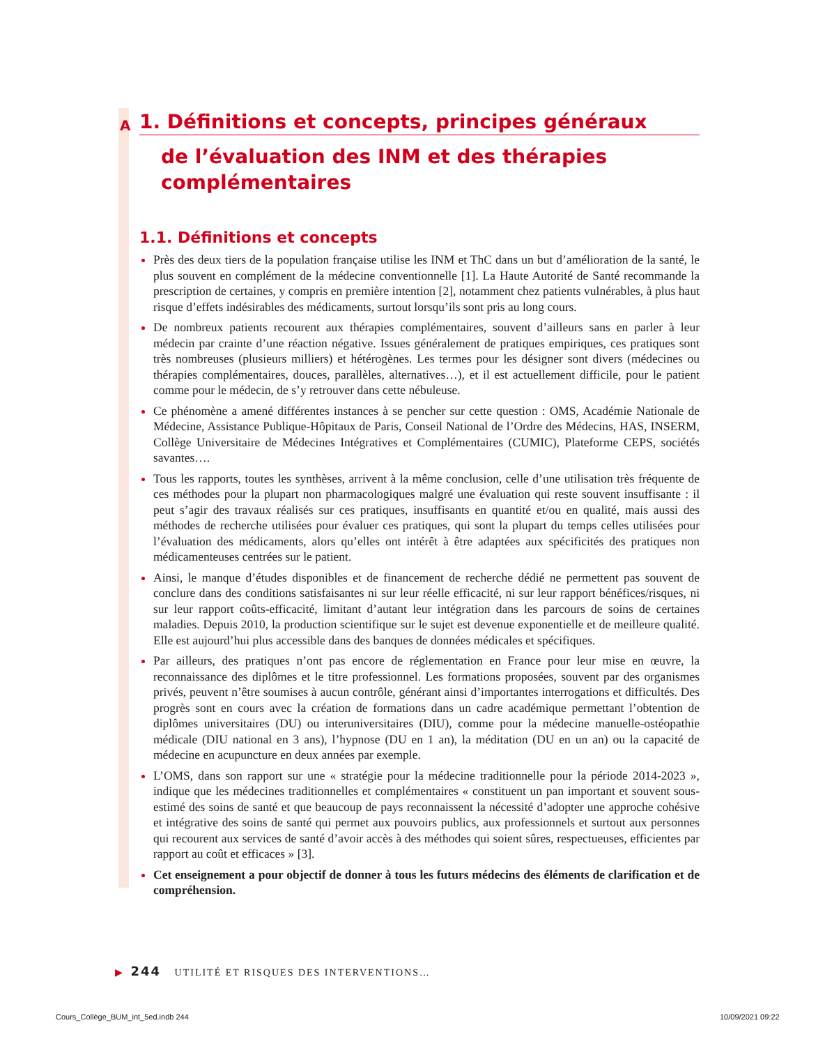A
1. Définitions et concepts, principes généraux
de l’évaluation des INM et des thérapies complémentaires
1.1. Définitions et concepts
Près des deux tiers de la population française utilise les INM et ThC dans un but d’amélioration de la santé, le plus souvent en complément de la médecine conventionnelle [1]. La Haute Autorité de Santé recommande la prescription de certaines, y compris en première intention [2], notamment chez patients vulnérables, à plus haut risque d’effets indésirables des médicaments, surtout lorsqu’ils sont pris au long cours.
De nombreux patients recourent aux thérapies complémentaires, souvent d’ailleurs sans en parler à leur médecin par crainte d’une réaction négative. Issues généralement de pratiques empiriques, ces pratiques sont très nombreuses (plusieurs milliers) et hétérogènes. Les termes pour les désigner sont divers (médecines ou thérapies complémentaires, douces, parallèles, alternatives…), et il est actuellement difficile, pour le patient comme pour le médecin, de s’y retrouver dans cette nébuleuse.
Ce phénomène a amené différentes instances à se pencher sur cette question : OMS, Académie Nationale de Médecine, Assistance Publique-Hôpitaux de Paris, Conseil National de l’Ordre des Médecins, HAS, INSERM, Collège Universitaire de Médecines Intégratives et Complémentaires (CUMIC), Plateforme CEPS, sociétés savantes….
Tous les rapports, toutes les synthèses, arrivent à la même conclusion, celle d’une utilisation très fréquente de ces méthodes pour la plupart non pharmacologiques malgré une évaluation qui reste souvent insuffisante : il peut s’agir des travaux réalisés sur ces pratiques, insuffisants en quantité et/ou en qualité, mais aussi des méthodes de recherche utilisées pour évaluer ces pratiques, qui sont la plupart du temps celles utilisées pour l’évaluation des médicaments, alors qu’elles ont intérêt à être adaptées aux spécificités des pratiques non médicamenteuses centrées sur le patient.
Ainsi, le manque d’études disponibles et de financement de recherche dédié ne permettent pas souvent de conclure dans des conditions satisfaisantes ni sur leur réelle efficacité, ni sur leur rapport bénéfices/risques, ni sur leur rapport coûts-efficacité, limitant d’autant leur intégration dans les parcours de soins de certaines maladies. Depuis 2010, la production scientifique sur le sujet est devenue exponentielle et de meilleure qualité. Elle est aujourd’hui plus accessible dans des banques de données médicales et spécifiques.
Par ailleurs, des pratiques n’ont pas encore de réglementation en France pour leur mise en œuvre, la reconnaissance des diplômes et le titre professionnel. Les formations proposées, souvent par des organismes privés, peuvent n’être soumises à aucun contrôle, générant ainsi d’importantes interrogations et difficultés. Des progrès sont en cours avec la création de formations dans un cadre académique permettant l’obtention de diplômes universitaires (DU) ou interuniversitaires (DIU), comme pour la médecine manuelle-ostéopathie médicale (DIU national en 3 ans), l’hypnose (DU en 1 an), la méditation (DU en un an) ou la capacité de médecine en acupuncture en deux années par exemple.
L’OMS, dans son rapport sur une « stratégie pour la médecine traditionnelle pour la période 2014-2023 », indique que les médecines traditionnelles et complémentaires « constituent un pan important et souvent sous-estimé des soins de santé et que beaucoup de pays reconnaissent la nécessité d’adopter une approche cohésive et intégrative des soins de santé qui permet aux pouvoirs publics, aux professionnels et surtout aux personnes qui recourent aux services de santé d’avoir accès à des méthodes qui soient sûres, respectueuses, efficientes par rapport au coût et efficaces » [3].
Cet enseignement a pour objectif de donner à tous les futurs médecins des éléments de clarification et de compréhension.
▶ 244 UTILITÉ ET RISQUES DES INTERVENTIONS…
Cours_Collège_BUM_int_5ed.indb 244
10/09/2021 09:22